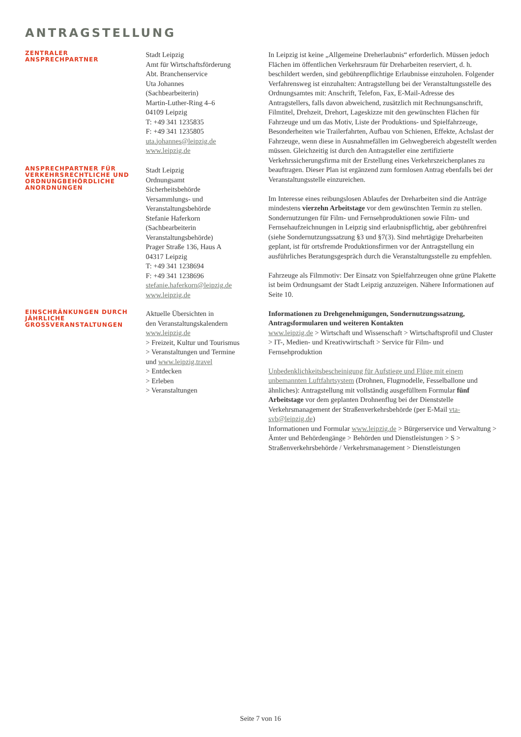ANTRAGSTELLUNG
ZENTRALER
ANSPRECHPARTNER
Stadt Leipzig
Amt für Wirtschaftsförderung
Abt. Branchenservice
Uta Johannes
(Sachbearbeiterin)
Martin-Luther-Ring 4–6
04109 Leipzig
T: +49 341 1235835
F: +49 341 1235805
uta.johannes@leipzig.de
www.leipzig.de
ANSPRECHPARTNER FÜR VERKEHRSRECHTLICHE UND ORDNUNGBEHÖRDLICHE ANORDNUNGEN
Stadt Leipzig
Ordnungsamt
Sicherheitsbehörde
Versammlungs- und
Veranstaltungsbehörde
Stefanie Haferkorn
(Sachbearbeiterin
Veranstaltungsbehörde)
Prager Straße 136, Haus A
04317 Leipzig
T: +49 341 1238694
F: +49 341 1238696
stefanie.haferkorn@leipzig.de
www.leipzig.de
EINSCHRÄNKUNGEN DURCH JÄHRLICHE GROSSVERANSTALTUNGEN
Aktuelle Übersichten in
den Veranstaltungskalendern
www.leipzig.de
> Freizeit, Kultur und Tourismus
> Veranstaltungen und Termine
und www.leipzig.travel
> Entdecken
> Erleben
> Veranstaltungen
In Leipzig ist keine „Allgemeine Dreherlaubnis“ erforderlich. Müssen jedoch Flächen im öffentlichen Verkehrsraum für Dreharbeiten reserviert, d. h. beschildert werden, sind gebührenpflichtige Erlaubnisse einzuholen. Folgender Verfahrensweg ist einzuhalten: Antragstellung bei der Veranstaltungsstelle des Ordnungsamtes mit: Anschrift, Telefon, Fax, E-Mail-Adresse des Antragstellers, falls davon abweichend, zusätzlich mit Rechnungsanschrift, Filmtitel, Drehzeit, Drehort, Lageskizze mit den gewünschten Flächen für Fahrzeuge und um das Motiv, Liste der Produktions- und Spielfahrzeuge, Besonderheiten wie Trailerfahrten, Aufbau von Schienen, Effekte, Achslast der Fahrzeuge, wenn diese in Ausnahmefällen im Gehwegbereich abgestellt werden müssen. Gleichzeitig ist durch den Antragsteller eine zertifizierte Verkehrssicherungsfirma mit der Erstellung eines Verkehrszeichenplanes zu beauftragen. Dieser Plan ist ergänzend zum formlosen Antrag ebenfalls bei der Veranstaltungsstelle einzureichen.
Im Interesse eines reibungslosen Ablaufes der Dreharbeiten sind die Anträge mindestens vierzehn Arbeitstage vor dem gewünschten Termin zu stellen. Sondernutzungen für Film- und Fernsehproduktionen sowie Film- und Fernsehaufzeichnungen in Leipzig sind erlaubnispflichtig, aber gebührenfrei (siehe Sondernutzungssatzung §3 und §7(3). Sind mehrtägige Dreharbeiten geplant, ist für ortsfremde Produktionsfirmen vor der Antragstellung ein ausführliches Beratungsgespräch durch die Veranstaltungsstelle zu empfehlen.
Fahrzeuge als Filmmotiv: Der Einsatz von Spielfahrzeugen ohne grüne Plakette ist beim Ordnungsamt der Stadt Leipzig anzuzeigen. Nähere Informationen auf Seite 10.
Informationen zu Drehgenehmigungen, Sondernutzungssatzung, Antragsformularen und weiteren Kontakten
www.leipzig.de > Wirtschaft und Wissenschaft > Wirtschaftsprofil und Cluster > IT-, Medien- und Kreativwirtschaft > Service für Film- und Fernsehproduktion
Unbedenklichkeitsbescheinigung für Aufstiege und Flüge mit einem unbemannten Luftfahrtsystem (Drohnen, Flugmodelle, Fesselballone und ähnliches): Antragstellung mit vollständig ausgefülltem Formular fünf Arbeitstage vor dem geplanten Drohnenflug bei der Dienststelle Verkehrsmanagement der Straßenverkehrsbehörde (per E-Mail vta-svb@leipzig.de)
Informationen und Formular www.leipzig.de > Bürgerservice und Verwaltung > Ämter und Behördengänge > Behörden und Dienstleistungen > S > Straßenverkehrsbehörde / Verkehrsmanagement > Dienstleistungen
Seite 7 von 16